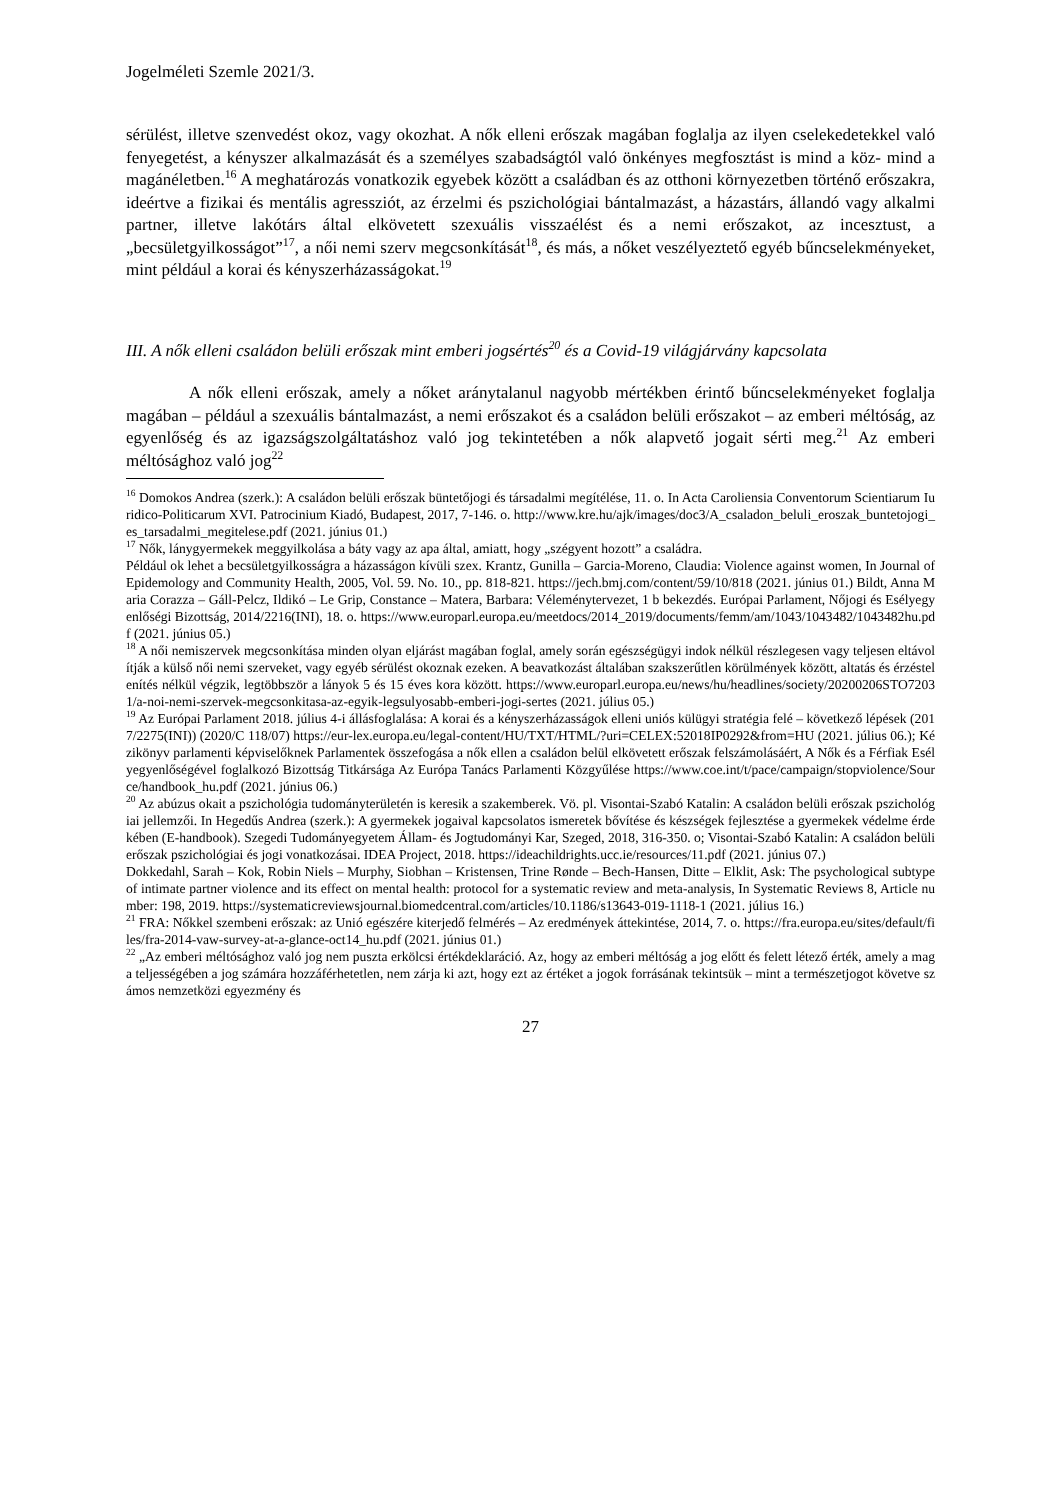Jogelméleti Szemle 2021/3.
sérülést, illetve szenvedést okoz, vagy okozhat. A nők elleni erőszak magában foglalja az ilyen cselekedetekkel való fenyegetést, a kényszer alkalmazását és a személyes szabadságtól való önkényes megfosztást is mind a köz- mind a magánéletben.<sup>16</sup> A meghatározás vonatkozik egyebek között a családban és az otthoni környezetben történő erőszakra, ideértve a fizikai és mentális agressziót, az érzelmi és pszichológiai bántalmazást, a házastárs, állandó vagy alkalmi partner, illetve lakótárs által elkövetett szexuális visszaélést és a nemi erőszakot, az incesztust, a „becsületgyilkosságot”<sup>17</sup>, a női nemi szerv megcsonkítását<sup>18</sup>, és más, a nőket veszélyeztető egyéb bűncselekményeket, mint például a korai és kényszerházasságokat.<sup>19</sup>
III. A nők elleni családon belüli erőszak mint emberi jogsértés<sup>20</sup> és a Covid-19 világjárvány kapcsolata
A nők elleni erőszak, amely a nőket aránytalanul nagyobb mértékben érintő bűncselekményeket foglalja magában – például a szexuális bántalmazást, a nemi erőszakot és a családon belüli erőszakot – az emberi méltóság, az egyenlőség és az igazságszolgáltatáshoz való jog tekintetében a nők alapvető jogait sérti meg.<sup>21</sup> Az emberi méltósághoz való jog<sup>22</sup>
<sup>16</sup> Domokos Andrea (szerk.): A családon belüli erőszak büntetőjogi és társadalmi megítélése, 11. o. In Acta Caroliensia Conventorum Scientiarum Iuridico-Politicarum XVI. Patrocinium Kiadó, Budapest, 2017, 7-146. o. http://www.kre.hu/ajk/images/doc3/A_csaladon_beluli_eroszak_buntetojogi_es_tarsadalmi_megitelese.pdf (2021. június 01.)
<sup>17</sup> Nők, lánygyermekek meggyilkolása a báty vagy az apa által, amiatt, hogy „szégyent hozott” a családra.
Például ok lehet a becsületgyilkosságra a házasságon kívüli szex. Krantz, Gunilla – Garcia-Moreno, Claudia: Violence against women, In Journal of Epidemology and Community Health, 2005, Vol. 59. No. 10., pp. 818-821. https://jech.bmj.com/content/59/10/818 (2021. június 01.) Bildt, Anna Maria Corazza – Gáll-Pelcz, Ildikó – Le Grip, Constance – Matera, Barbara: Véleménytervezet, 1 b bekezdés. Európai Parlament, Nőjogi és Esélyegyenlőségi Bizottság, 2014/2216(INI), 18. o. https://www.europarl.europa.eu/meetdocs/2014_2019/documents/femm/am/1043/1043482/1043482hu.pdf (2021. június 05.)
<sup>18</sup> A női nemiszervek megcsonkítása minden olyan eljárást magában foglal, amely során egészségügyi indok nélkül részlegesen vagy teljesen eltávolítják a külső női nemi szerveket, vagy egyéb sérülést okoznak ezeken. A beavatkozást általában szakszerűtlen körülmények között, altatás és érzéstelenítés nélkül végzik, legtöbbször a lányok 5 és 15 éves kora között. https://www.europarl.europa.eu/news/hu/headlines/society/20200206STO72031/a-noi-nemi-szervek-megcsonkitasa-az-egyik-legsulyosabb-emberi-jogi-sertes (2021. július 05.)
<sup>19</sup> Az Európai Parlament 2018. július 4-i állásfoglalása: A korai és a kényszerházasságok elleni uniós külügyi stratégia felé – következő lépések (2017/2275(INI)) (2020/C 118/07) https://eur-lex.europa.eu/legal-content/HU/TXT/HTML/?uri=CELEX:52018IP0292&from=HU (2021. július 06.); Kézikönyv parlamenti képviselőknek Parlamentek összefogása a nők ellen a családon belül elkövetett erőszak felszámolásáért, A Nők és a Férfiak Esélyegyenlőségével foglalkozó Bizottság Titkársága Az Európa Tanács Parlamenti Közgyűlése https://www.coe.int/t/pace/campaign/stopviolence/Source/handbook_hu.pdf (2021. június 06.)
<sup>20</sup> Az abúzus okait a pszichológia tudományterületén is keresik a szakemberek. Vö. pl. Visontai-Szabó Katalin: A családon belüli erőszak pszichológiai jellemzői. In Hegedűs Andrea (szerk.): A gyermekek jogaival kapcsolatos ismeretek bővítése és készségek fejlesztése a gyermekek védelme érdekében (E-handbook). Szegedi Tudományegyetem Állam- és Jogtudományi Kar, Szeged, 2018, 316-350. o; Visontai-Szabó Katalin: A családon belüli erőszak pszichológiai és jogi vonatkozásai. IDEA Project, 2018. https://ideachildrights.ucc.ie/resources/11.pdf (2021. június 07.)
Dokkedahl, Sarah – Kok, Robin Niels – Murphy, Siobhan – Kristensen, Trine Rønde – Bech-Hansen, Ditte – Elklit, Ask: The psychological subtype of intimate partner violence and its effect on mental health: protocol for a systematic review and meta-analysis, In Systematic Reviews 8, Article number: 198, 2019. https://systematicreviewsjournal.biomedcentral.com/articles/10.1186/s13643-019-1118-1 (2021. július 16.)
<sup>21</sup> FRA: Nőkkel szembeni erőszak: az Unió egészére kiterjedő felmérés – Az eredmények áttekintése, 2014, 7. o. https://fra.europa.eu/sites/default/files/fra-2014-vaw-survey-at-a-glance-oct14_hu.pdf (2021. június 01.)
<sup>22</sup> „Az emberi méltósághoz való jog nem puszta erkölcsi értékdeklaráció. Az, hogy az emberi méltóság a jog előtt és felett létező érték, amely a maga teljességében a jog számára hozzáférhetetlen, nem zárja ki azt, hogy ezt az értéket a jogok forrásának tekintsük – mint a természetjogot követve számos nemzetközi egyezmény és
27